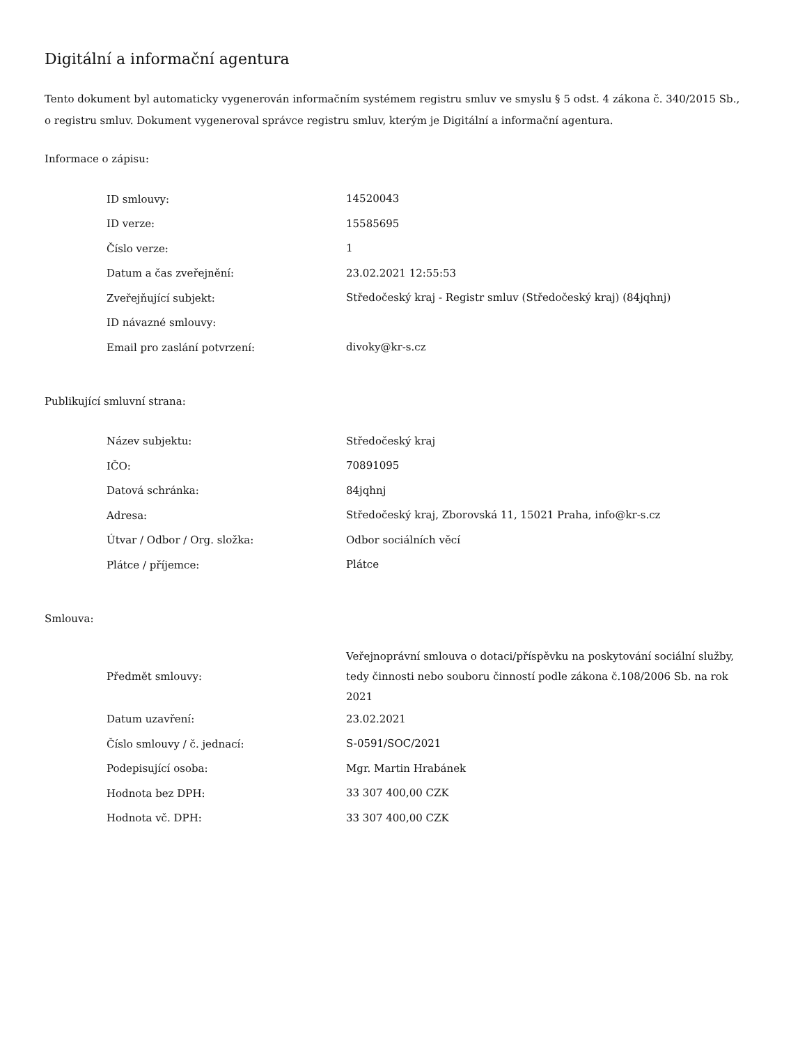Digitální a informační agentura
Tento dokument byl automaticky vygenerován informačním systémem registru smluv ve smyslu § 5 odst. 4 zákona č. 340/2015 Sb., o registru smluv. Dokument vygeneroval správce registru smluv, kterým je Digitální a informační agentura.
Informace o zápisu:
| ID smlouvy: | 14520043 |
| ID verze: | 15585695 |
| Číslo verze: | 1 |
| Datum a čas zveřejnění: | 23.02.2021 12:55:53 |
| Zveřejňující subjekt: | Středočeský kraj - Registr smluv (Středočeský kraj) (84jqhnj) |
| ID návazné smlouvy: | |
| Email pro zaslání potvrzení: | divoky@kr-s.cz |
Publikující smluvní strana:
| Název subjektu: | Středočeský kraj |
| IČO: | 70891095 |
| Datová schránka: | 84jqhnj |
| Adresa: | Středočeský kraj, Zborovská 11, 15021 Praha, info@kr-s.cz |
| Útvar / Odbor / Org. složka: | Odbor sociálních věcí |
| Plátce / příjemce: | Plátce |
Smlouva:
| Předmět smlouvy: | Veřejnoprávní smlouva o dotaci/příspěvku na poskytování sociální služby, tedy činnosti nebo souboru činností podle zákona č.108/2006 Sb. na rok 2021 |
| Datum uzavření: | 23.02.2021 |
| Číslo smlouvy / č. jednací: | S-0591/SOC/2021 |
| Podepisující osoba: | Mgr. Martin Hrabánek |
| Hodnota bez DPH: | 33 307 400,00 CZK |
| Hodnota vč. DPH: | 33 307 400,00 CZK |